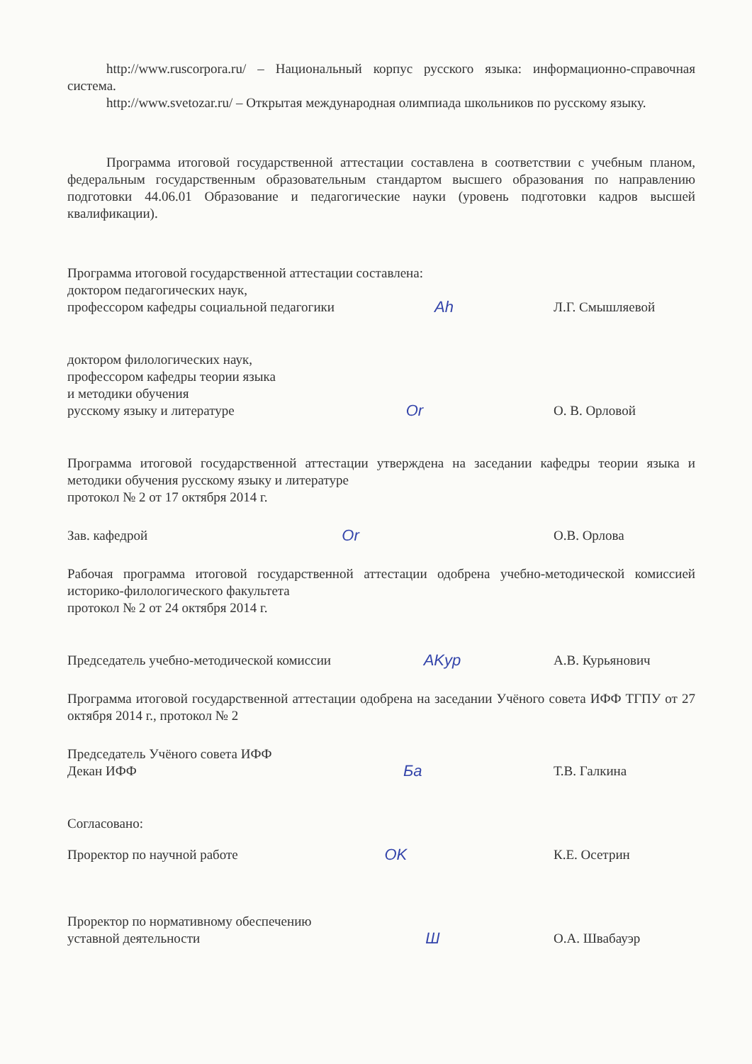http://www.ruscorpora.ru/ – Национальный корпус русского языка: информационно-справочная система.
http://www.svetozar.ru/ – Открытая международная олимпиада школьников по русскому языку.
Программа итоговой государственной аттестации составлена в соответствии с учебным планом, федеральным государственным образовательным стандартом высшего образования по направлению подготовки 44.06.01 Образование и педагогические науки (уровень подготовки кадров высшей квалификации).
Программа итоговой государственной аттестации составлена:
доктором педагогических наук,
профессором кафедры социальной педагогики
Ah
Л.Г. Смышляевой
доктором филологических наук,
профессором кафедры теории языка
и методики обучения
русскому языку и литературе
Or
О. В. Орловой
Программа итоговой государственной аттестации утверждена на заседании кафедры теории языка и методики обучения русскому языку и литературе
протокол № 2 от 17 октября 2014 г.
Зав. кафедрой
Or
О.В. Орлова
Рабочая программа итоговой государственной аттестации одобрена учебно-методической комиссией историко-филологического факультета
протокол № 2 от 24 октября 2014 г.
Председатель учебно-методической комиссии
AKyp
А.В. Курьянович
Программа итоговой государственной аттестации одобрена на заседании Учёного совета ИФФ ТГПУ от 27 октября 2014 г., протокол № 2
Председатель Учёного совета ИФФ
Декан ИФФ
Ба
Т.В. Галкина
Согласовано:
Проректор по научной работе
OK
К.Е. Осетрин
Проректор по нормативному обеспечению
уставной деятельности
Ш
О.А. Швабауэр